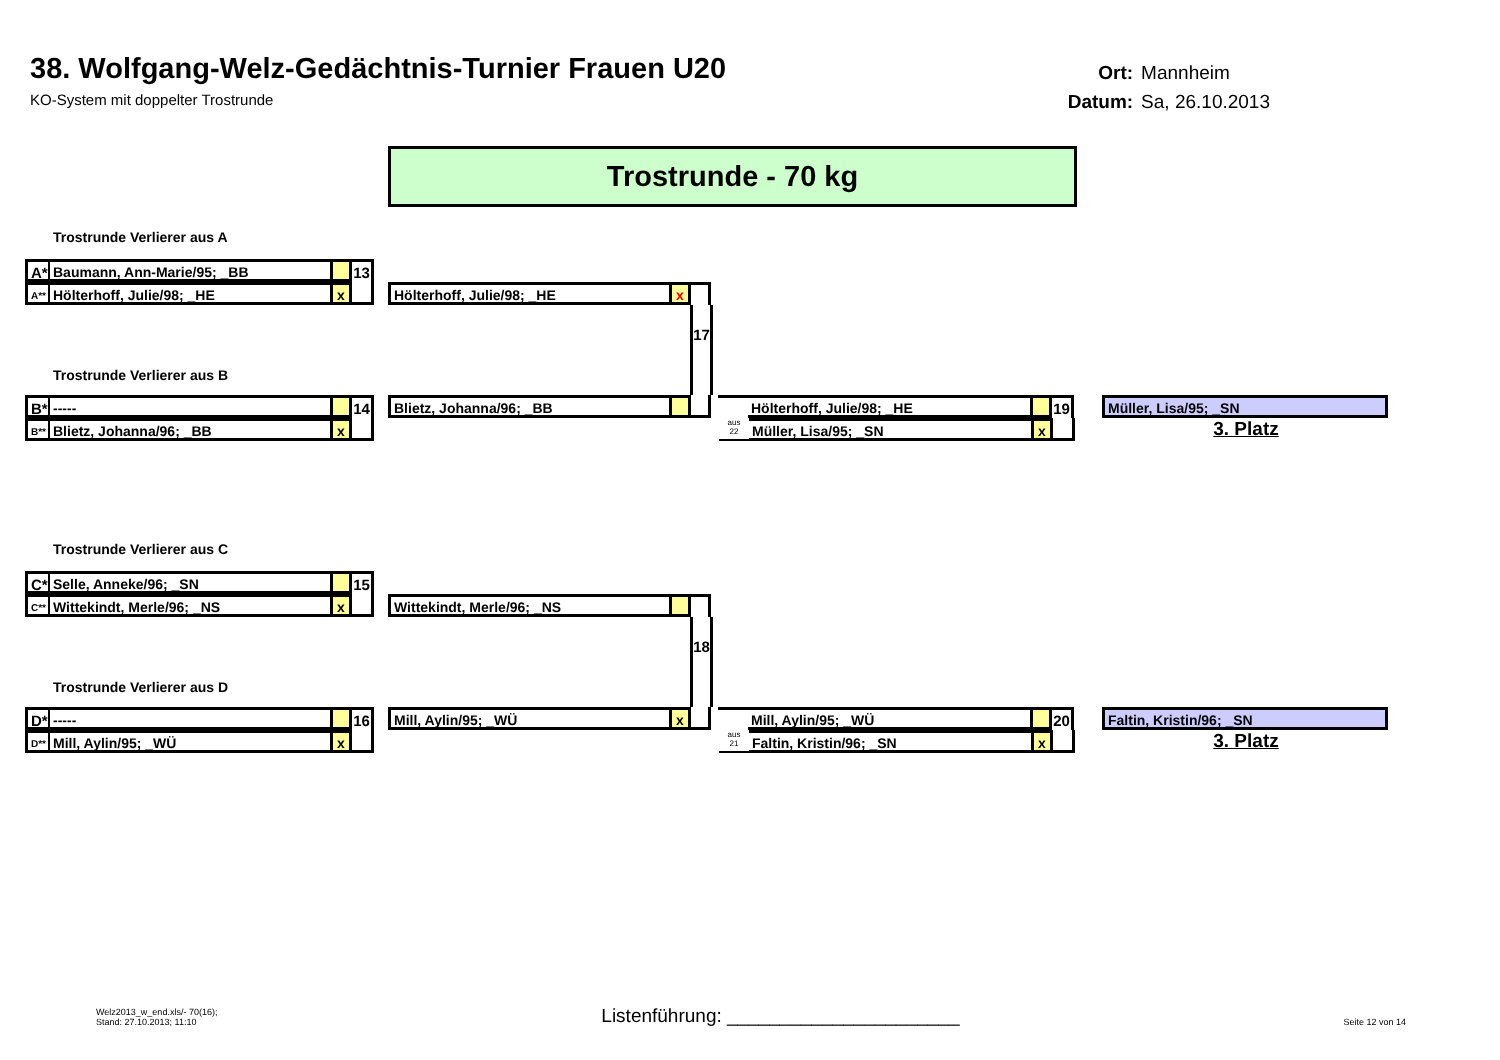38. Wolfgang-Welz-Gedächtnis-Turnier Frauen U20
KO-System mit doppelter Trostrunde
Ort: Mannheim
Datum: Sa, 26.10.2013
Trostrunde - 70 kg
Trostrunde Verlierer aus A
A* Baumann, Ann-Marie/95; _BB 13
A**
Hölterhoff, Julie/98; _HE x Hölterhoff, Julie/98; _HE x
17
Trostrunde Verlierer aus B
B* ----- 14 Blietz, Johanna/96; _BB Hölterhoff, Julie/98; _HE 19 Müller, Lisa/95; _SN
B**
Blietz, Johanna/96; _BB x
aus
22
Müller, Lisa/95; _SN x
3. Platz
Trostrunde Verlierer aus C
C* Selle, Anneke/96; _SN 15
C**
Wittekindt, Merle/96; _NS x Wittekindt, Merle/96; _NS
18
Trostrunde Verlierer aus D
D* ----- 16 Mill, Aylin/95; _WÜ x Mill, Aylin/95; _WÜ 20 Faltin, Kristin/96; _SN
D**
Mill, Aylin/95; _WÜ x
aus
21
Faltin, Kristin/96; _SN x
3. Platz
Welz2013_w_end.xls/- 70(16);
Stand: 27.10.2013; 11:10
Listenführung: ______________________
Seite 12 von 14